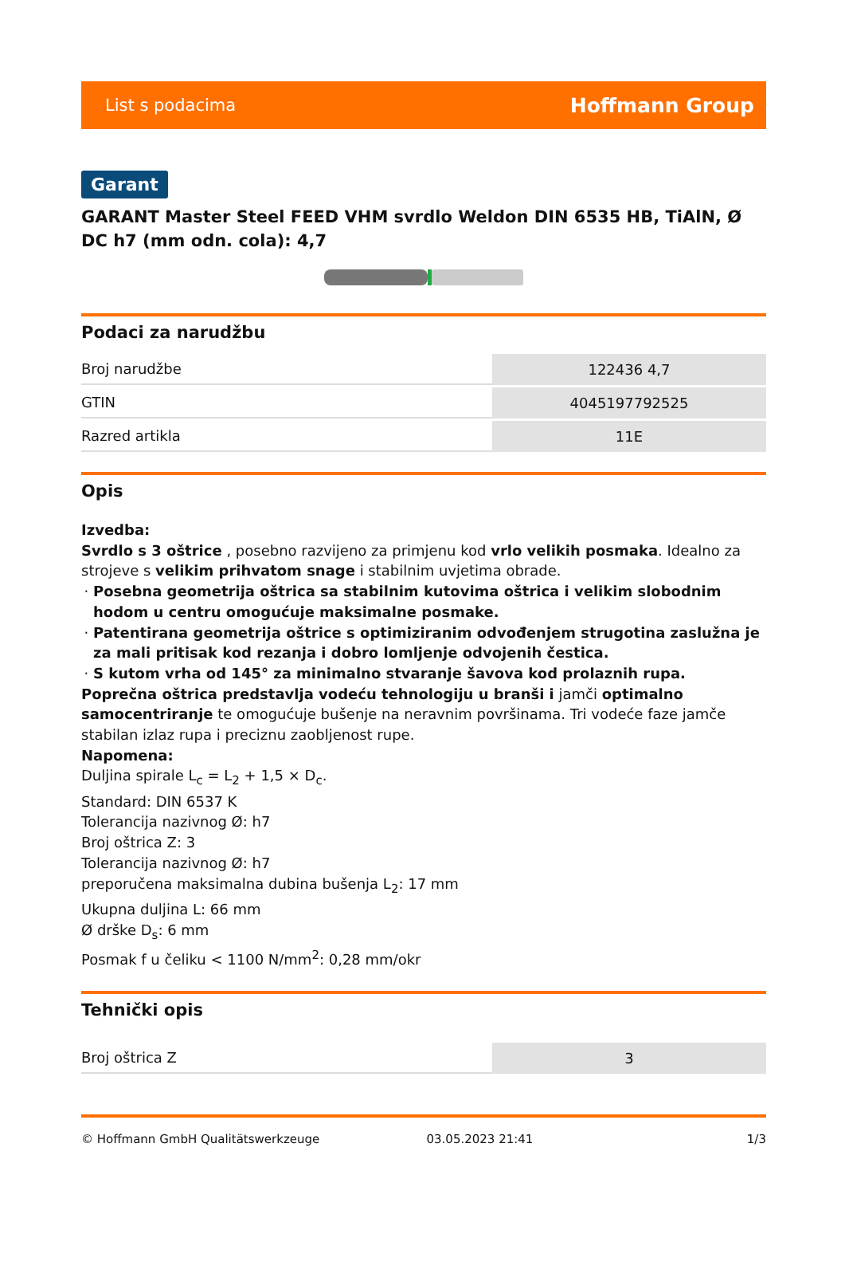List s podacima Hoffmann Group
Garant
GARANT Master Steel FEED VHM svrdlo Weldon DIN 6535 HB, TiAlN, Ø DC h7 (mm odn. cola): 4,7
Podaci za narudžbu
| Broj narudžbe | 122436 4,7 |
| GTIN | 4045197792525 |
| Razred artikla | 11E |
Opis
Izvedba:
Svrdlo s 3 oštrice , posebno razvijeno za primjenu kod vrlo velikih posmaka. Idealno za strojeve s velikim prihvatom snage i stabilnim uvjetima obrade.
Posebna geometrija oštrica sa stabilnim kutovima oštrica i velikim slobodnim hodom u centru omogućuje maksimalne posmake.
Patentirana geometrija oštrice s optimiziranim odvođenjem strugotina zaslužna je za mali pritisak kod rezanja i dobro lomljenje odvojenih čestica.
S kutom vrha od 145° za minimalno stvaranje šavova kod prolaznih rupa.
Poprečna oštrica predstavlja vodeću tehnologiju u branši i jamči optimalno samocentriranje te omogućuje bušenje na neravnim površinama. Tri vodeće faze jamče stabilan izlaz rupa i preciznu zaobljenost rupe.
Napomena:
Duljina spirale L<sub>c</sub> = L<sub>2</sub> + 1,5 × D<sub>c</sub>.
Standard: DIN 6537 K
Tolerancija nazivnog Ø: h7
Broj oštrica Z: 3
Tolerancija nazivnog Ø: h7
preporučena maksimalna dubina bušenja L<sub>2</sub>: 17 mm
Ukupna duljina L: 66 mm
Ø drške D<sub>s</sub>: 6 mm
Posmak f u čeliku < 1100 N/mm<sup>2</sup>: 0,28 mm/okr
Tehnički opis
| Broj oštrica Z | 3 |
© Hoffmann GmbH Qualitätswerkzeuge 03.05.2023 21:41 1/3